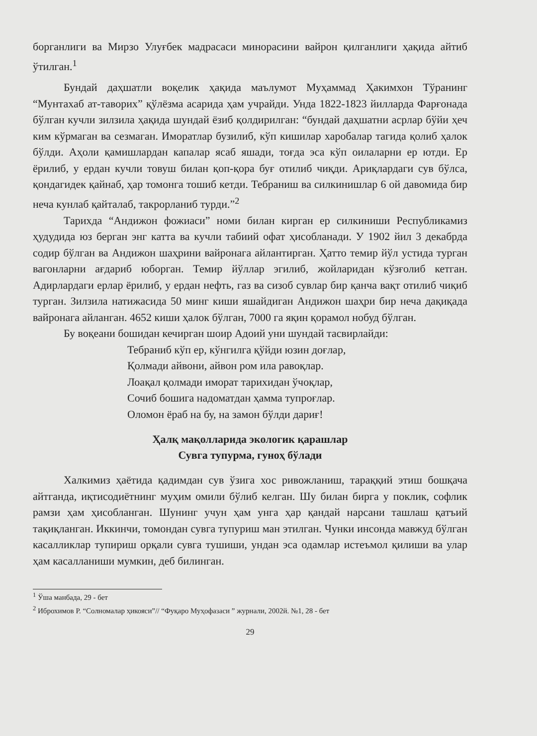борганлиги ва Мирзо Улуғбек мадрасаси минорасини вайрон қилганлиги ҳақида айтиб ўтилган.<sup>1</sup>
Бундай даҳшатли воқелик ҳақида маълумот Муҳаммад Ҳакимхон Тўранинг “Мунтахаб ат-таворих” қўлёзма асарида ҳам учрайди. Унда 1822-1823 йилларда Фарғонада бўлган кучли зилзила ҳақида шундай ёзиб қолдирилган: “бундай даҳшатни асрлар бўйи ҳеч ким кўрмаган ва сезмаган. Иморатлар бузилиб, кўп кишилар харобалар тагида қолиб ҳалок бўлди. Аҳоли қамишлардан капалар ясаб яшади, тоғда эса кўп оилаларни ер ютди. Ер ёрилиб, у ердан кучли товуш билан қоп-қора буғ отилиб чиқди. Ариқлардаги сув бўлса, қондагидек қайнаб, ҳар томонга тошиб кетди. Тебраниш ва силкинишлар 6 ой давомида бир неча кунлаб қайталаб, такрорланиб турди.”<sup>2</sup>
Тарихда “Андижон фожиаси” номи билан кирган ер силкиниши Республикамиз ҳудудида юз берган энг катта ва кучли табиий офат ҳисобланади. У 1902 йил 3 декабрда содир бўлган ва Андижон шаҳрини вайронага айлантирган. Ҳатто темир йўл устида турган вагонларни ағдариб юборган. Темир йўллар эгилиб, жойларидан кўзғолиб кетган. Адирлардаги ерлар ёрилиб, у ердан нефть, газ ва сизоб сувлар бир қанча вақт отилиб чиқиб турган. Зилзила натижасида 50 минг киши яшайдиган Андижон шаҳри бир неча дақиқада вайронага айланган. 4652 киши ҳалок бўлган, 7000 га яқин қорамол нобуд бўлган.
Бу воқеани бошидан кечирган шоир Адоий уни шундай тасвирлайди:
Тебраниб кўп ер, кўнгилга қўйди юзин доғлар,
Қолмади айвони, айвон ром ила равоқлар.
Лоақал қолмади иморат тарихидан ўчоқлар,
Сочиб бошига надоматдан ҳамма тупроғлар.
Оломон ёраб на бу, на замон бўлди дариғ!
Ҳалқ мақолларида экологик қарашлар
Сувга тупурма, гуноҳ бўлади
Халкимиз ҳаётида қадимдан сув ўзига хос ривожланиш, тараққий этиш бошқача айтганда, иқтисодиётнинг муҳим омили бўлиб келган. Шу билан бирга у поклик, софлик рамзи ҳам ҳисобланган. Шунинг учун ҳам унга ҳар қандай нарсани ташлаш қатъий тақиқланган. Иккинчи, томондан сувга тупуриш ман этилган. Чунки инсонда мавжуд бўлган касалликлар тупириш орқали сувга тушиши, ундан эса одамлар истеъмол қилиши ва улар ҳам касалланиши мумкин, деб билинган.
<sup>1</sup> Ўша манбада, 29 - бет
<sup>2</sup> Иброхимов Р. “Солномалар ҳикояси”// “Фуқаро Муҳофазаси ” журнали, 2002й. №1, 28 - бет
29